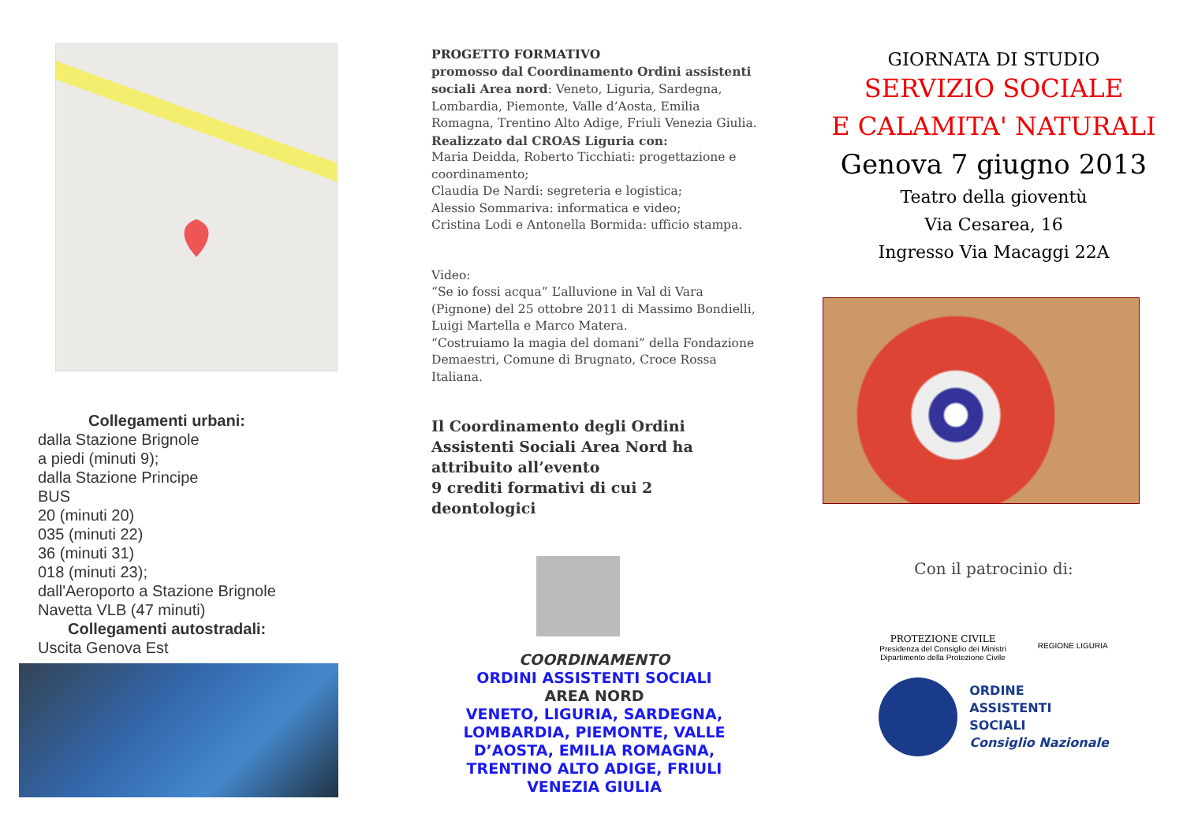Collegamenti urbani:
dalla Stazione Brignole
a piedi (minuti 9);
dalla Stazione Principe
BUS
20 (minuti 20)
035 (minuti 22)
36 (minuti 31)
018 (minuti 23);
dall'Aeroporto a Stazione Brignole
Navetta VLB (47 minuti)
Collegamenti autostradali:
Uscita Genova Est
PROGETTO FORMATIVO
promosso dal Coordinamento Ordini assistenti sociali Area nord: Veneto, Liguria, Sardegna, Lombardia, Piemonte, Valle d’Aosta, Emilia Romagna, Trentino Alto Adige, Friuli Venezia Giulia.
Realizzato dal CROAS Liguria con:
Maria Deidda, Roberto Ticchiati: progettazione e coordinamento;
Claudia De Nardi: segreteria e logistica;
Alessio Sommariva: informatica e video;
Cristina Lodi e Antonella Bormida: ufficio stampa.
Video:
“Se io fossi acqua” L’alluvione in Val di Vara (Pignone) del 25 ottobre 2011 di Massimo Bondielli, Luigi Martella e Marco Matera.
“Costruiamo la magia del domani” della Fondazione Demaestri, Comune di Brugnato, Croce Rossa Italiana.
Il Coordinamento degli Ordini Assistenti Sociali Area Nord ha attribuito all’evento
9 crediti formativi di cui 2 deontologici
COORDINAMENTO
ORDINI ASSISTENTI SOCIALI
AREA NORD
VENETO, LIGURIA, SARDEGNA, LOMBARDIA, PIEMONTE, VALLE D’AOSTA, EMILIA ROMAGNA, TRENTINO ALTO ADIGE, FRIULI VENEZIA GIULIA
GIORNATA DI STUDIO
SERVIZIO SOCIALE
E CALAMITA' NATURALI
Genova 7 giugno 2013
Teatro della gioventù
Via Cesarea, 16
Ingresso Via Macaggi 22A
Con il patrocinio di:
PROTEZIONE CIVILE
Presidenza del Consiglio dei Ministri
Dipartimento della Protezione Civile
REGIONE LIGURIA
ORDINE
ASSISTENTI
SOCIALI
Consiglio Nazionale